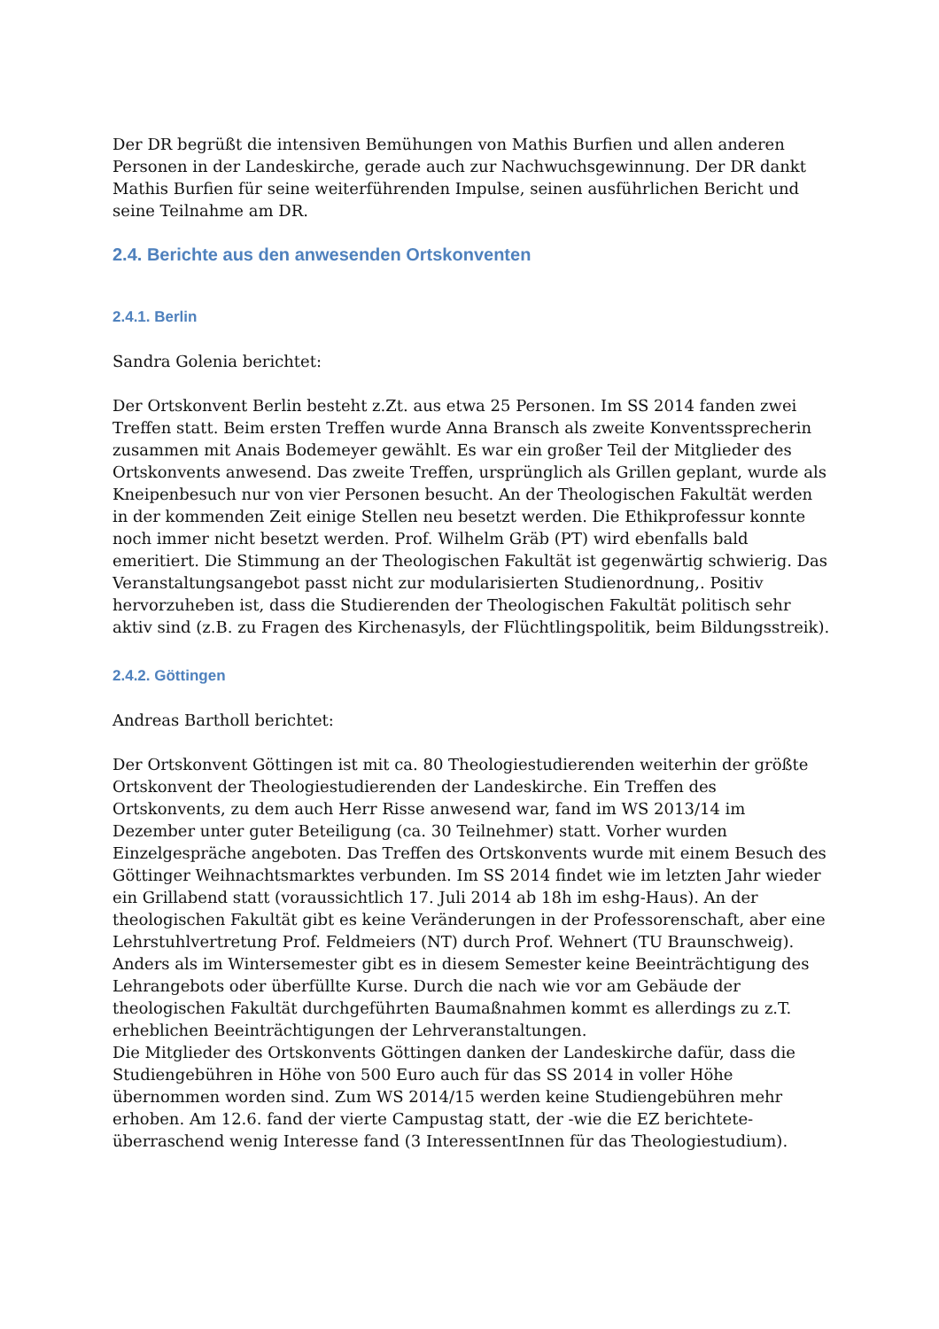Der DR begrüßt die intensiven Bemühungen von Mathis Burfien und allen anderen Personen in der Landeskirche, gerade auch zur Nachwuchsgewinnung. Der DR dankt Mathis Burfien für seine weiterführenden Impulse, seinen ausführlichen Bericht und seine Teilnahme am DR.
2.4. Berichte aus den anwesenden Ortskonventen
2.4.1. Berlin
Sandra Golenia berichtet:
Der Ortskonvent Berlin besteht z.Zt. aus etwa 25 Personen. Im SS 2014 fanden zwei Treffen statt. Beim ersten Treffen wurde Anna Bransch als zweite Konventssprecherin zusammen mit Anais Bodemeyer gewählt. Es war ein großer Teil der Mitglieder des Ortskonvents anwesend. Das zweite Treffen, ursprünglich als Grillen geplant, wurde als Kneipenbesuch nur von vier Personen besucht. An der Theologischen Fakultät werden in der kommenden Zeit einige Stellen neu besetzt werden. Die Ethikprofessur konnte noch immer nicht besetzt werden. Prof. Wilhelm Gräb (PT) wird ebenfalls bald emeritiert. Die Stimmung an der Theologischen Fakultät ist gegenwärtig schwierig. Das Veranstaltungsangebot passt nicht zur modularisierten Studienordnung,. Positiv hervorzuheben ist, dass die Studierenden der Theologischen Fakultät politisch sehr aktiv sind (z.B. zu Fragen des Kirchenasyls, der Flüchtlingspolitik, beim Bildungsstreik).
2.4.2. Göttingen
Andreas Bartholl berichtet:
Der Ortskonvent Göttingen ist mit ca. 80 Theologiestudierenden weiterhin der größte Ortskonvent der Theologiestudierenden der Landeskirche. Ein Treffen des Ortskonvents, zu dem auch Herr Risse anwesend war, fand im WS 2013/14 im Dezember unter guter Beteiligung (ca. 30 Teilnehmer) statt. Vorher wurden Einzelgespräche angeboten. Das Treffen des Ortskonvents wurde mit einem Besuch des Göttinger Weihnachtsmarktes verbunden. Im SS 2014 findet wie im letzten Jahr wieder ein Grillabend statt (voraussichtlich 17. Juli 2014 ab 18h im eshg-Haus). An der theologischen Fakultät gibt es keine Veränderungen in der Professorenschaft, aber eine Lehrstuhlvertretung Prof. Feldmeiers (NT) durch Prof. Wehnert (TU Braunschweig). Anders als im Wintersemester gibt es in diesem Semester keine Beeinträchtigung des Lehrangebots oder überfüllte Kurse. Durch die nach wie vor am Gebäude der theologischen Fakultät durchgeführten Baumaßnahmen kommt es allerdings zu z.T. erheblichen Beeinträchtigungen der Lehrveranstaltungen.
Die Mitglieder des Ortskonvents Göttingen danken der Landeskirche dafür, dass die Studiengebühren in Höhe von 500 Euro auch für das SS 2014 in voller Höhe übernommen worden sind. Zum WS 2014/15 werden keine Studiengebühren mehr erhoben. Am 12.6. fand der vierte Campustag statt, der -wie die EZ berichtete- überraschend wenig Interesse fand (3 InteressentInnen für das Theologiestudium).